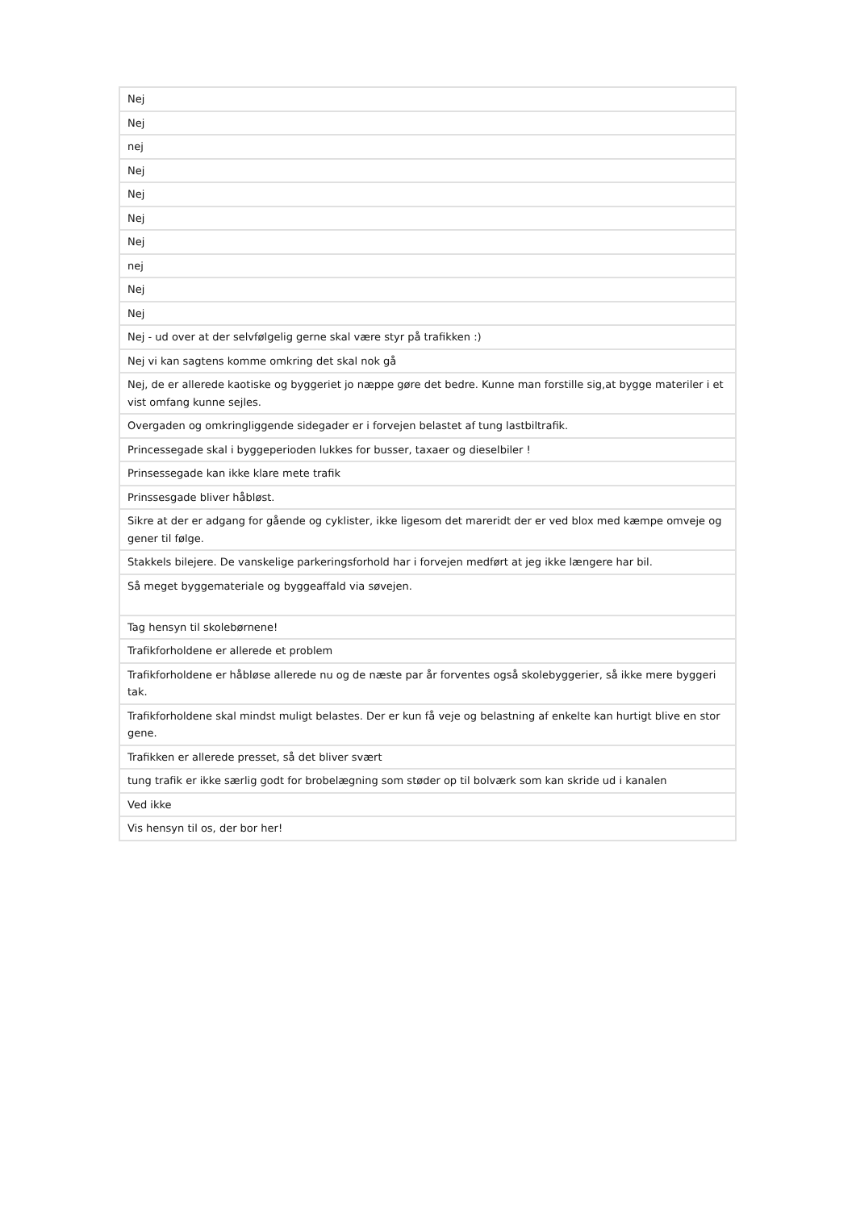| Nej |
| Nej |
| nej |
| Nej |
| Nej |
| Nej |
| Nej |
| nej |
| Nej |
| Nej |
| Nej - ud over at der selvfølgelig gerne skal være styr på trafikken :) |
| Nej vi kan sagtens komme omkring det skal nok gå |
| Nej, de er allerede kaotiske og byggeriet jo næppe gøre det bedre. Kunne man forstille sig,at bygge materiler i et vist omfang kunne sejles. |
| Overgaden og omkringliggende sidegader er i forvejen belastet af tung lastbiltrafik. |
| Princessegade skal i byggeperioden lukkes for busser, taxaer og dieselbiler ! |
| Prinsessegade kan ikke klare mete trafik |
| Prinssesgade bliver håbløst. |
| Sikre at der er adgang for gående og cyklister, ikke ligesom det mareridt der er ved blox med kæmpe omveje og gener til følge. |
| Stakkels bilejere. De vanskelige parkeringsforhold har i forvejen medført at jeg ikke længere har bil. |
| Så meget byggemateriale og byggeaffald via søvejen. |
| Tag hensyn til skolebørnene! |
| Trafikforholdene er allerede et problem |
| Trafikforholdene er håbløse allerede nu og de næste par år forventes også skolebyggerier, så ikke mere byggeri tak. |
| Trafikforholdene skal mindst muligt belastes. Der er kun få veje og belastning af enkelte kan hurtigt blive en stor gene. |
| Trafikken er allerede presset, så det bliver svært |
| tung trafik er ikke særlig godt for brobelægning som støder op til bolværk som kan skride ud i kanalen |
| Ved ikke |
| Vis hensyn til os, der bor her! |